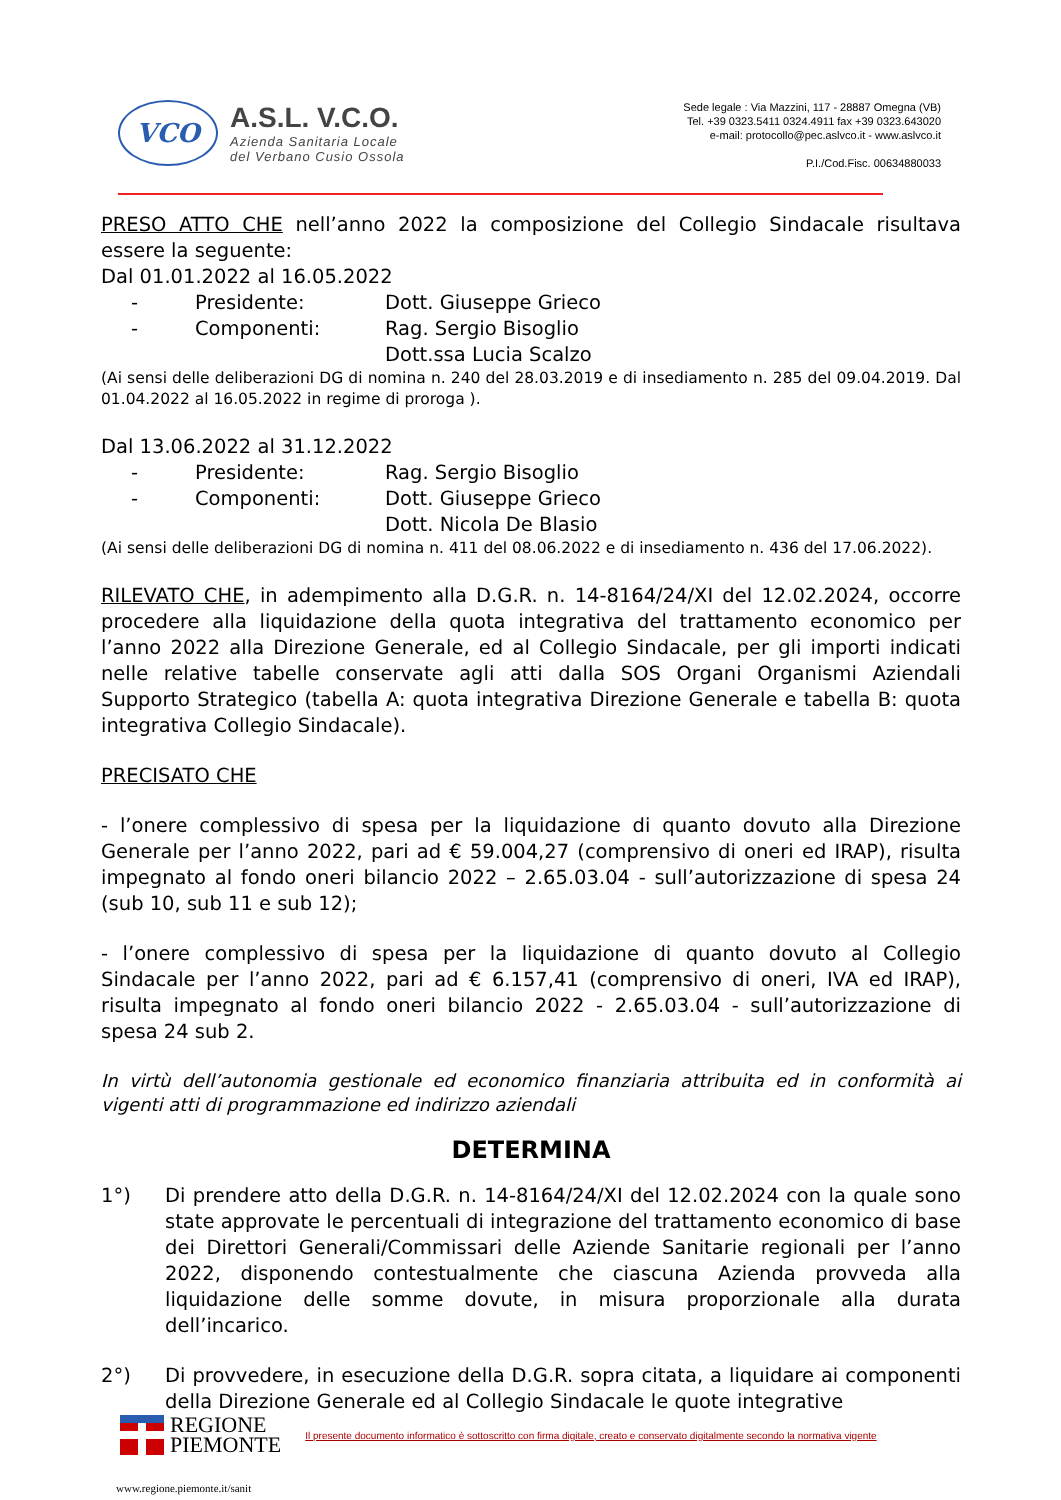VCO
A.S.L. V.C.O.
Azienda Sanitaria Locale
del Verbano Cusio Ossola
Sede legale : Via Mazzini, 117 - 28887 Omegna (VB)
Tel. +39 0323.5411 0324.4911 fax +39 0323.643020
e-mail: protocollo@pec.aslvco.it - www.aslvco.it
P.I./Cod.Fisc. 00634880033
PRESO ATTO CHE nell’anno 2022 la composizione del Collegio Sindacale risultava essere la seguente:
Dal 01.01.2022 al 16.05.2022
- Presidente: Dott. Giuseppe Grieco
- Componenti: Rag. Sergio Bisoglio
Dott.ssa Lucia Scalzo
(Ai sensi delle deliberazioni DG di nomina n. 240 del 28.03.2019 e di insediamento n. 285 del 09.04.2019. Dal 01.04.2022 al 16.05.2022 in regime di proroga ).
Dal 13.06.2022 al 31.12.2022
- Presidente: Rag. Sergio Bisoglio
- Componenti: Dott. Giuseppe Grieco
Dott. Nicola De Blasio
(Ai sensi delle deliberazioni DG di nomina n. 411 del 08.06.2022 e di insediamento n. 436 del 17.06.2022).
RILEVATO CHE, in adempimento alla D.G.R. n. 14-8164/24/XI del 12.02.2024, occorre procedere alla liquidazione della quota integrativa del trattamento economico per l’anno 2022 alla Direzione Generale, ed al Collegio Sindacale, per gli importi indicati nelle relative tabelle conservate agli atti dalla SOS Organi Organismi Aziendali Supporto Strategico (tabella A: quota integrativa Direzione Generale e tabella B: quota integrativa Collegio Sindacale).
PRECISATO CHE
- l’onere complessivo di spesa per la liquidazione di quanto dovuto alla Direzione Generale per l’anno 2022, pari ad € 59.004,27 (comprensivo di oneri ed IRAP), risulta impegnato al fondo oneri bilancio 2022 – 2.65.03.04 - sull’autorizzazione di spesa 24 (sub 10, sub 11 e sub 12);
- l’onere complessivo di spesa per la liquidazione di quanto dovuto al Collegio Sindacale per l’anno 2022, pari ad € 6.157,41 (comprensivo di oneri, IVA ed IRAP), risulta impegnato al fondo oneri bilancio 2022 - 2.65.03.04 - sull’autorizzazione di spesa 24 sub 2.
In virtù dell’autonomia gestionale ed economico finanziaria attribuita ed in conformità ai vigenti atti di programmazione ed indirizzo aziendali
DETERMINA
1°) Di prendere atto della D.G.R. n. 14-8164/24/XI del 12.02.2024 con la quale sono state approvate le percentuali di integrazione del trattamento economico di base dei Direttori Generali/Commissari delle Aziende Sanitarie regionali per l’anno 2022, disponendo contestualmente che ciascuna Azienda provveda alla liquidazione delle somme dovute, in misura proporzionale alla durata dell’incarico.
2°) Di provvedere, in esecuzione della D.G.R. sopra citata, a liquidare ai componenti della Direzione Generale ed al Collegio Sindacale le quote integrative
REGIONE
PIEMONTE
Il presente documento informatico è sottoscritto con firma digitale, creato e conservato digitalmente secondo la normativa vigente
www.regione.piemonte.it/sanit